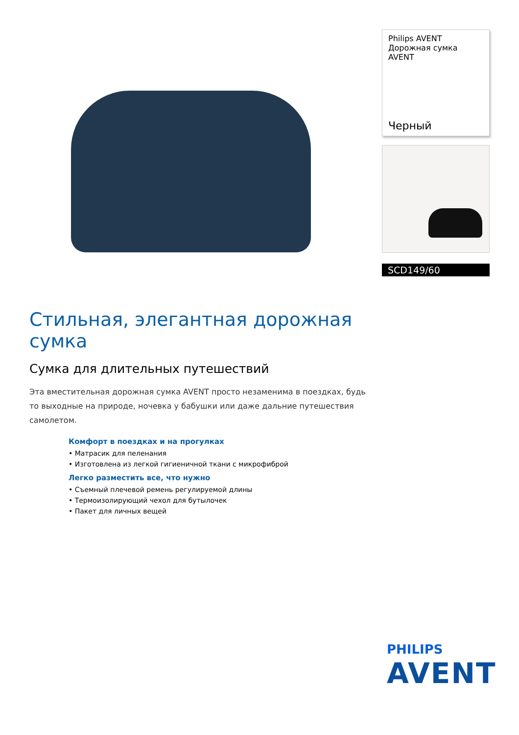Philips AVENT
Дорожная сумка AVENT
Черный
SCD149/60
Стильная, элегантная дорожная сумка
Сумка для длительных путешествий
Эта вместительная дорожная сумка AVENT просто незаменима в поездках, будь то выходные на природе, ночевка у бабушки или даже дальние путешествия самолетом.
Комфорт в поездках и на прогулках
• Матрасик для пеленания
• Изготовлена из легкой гигиеничной ткани с микрофиброй
Легко разместить все, что нужно
• Съемный плечевой ремень регулируемой длины
• Термоизолирующий чехол для бутылочек
• Пакет для личных вещей
PHILIPS
AVENT